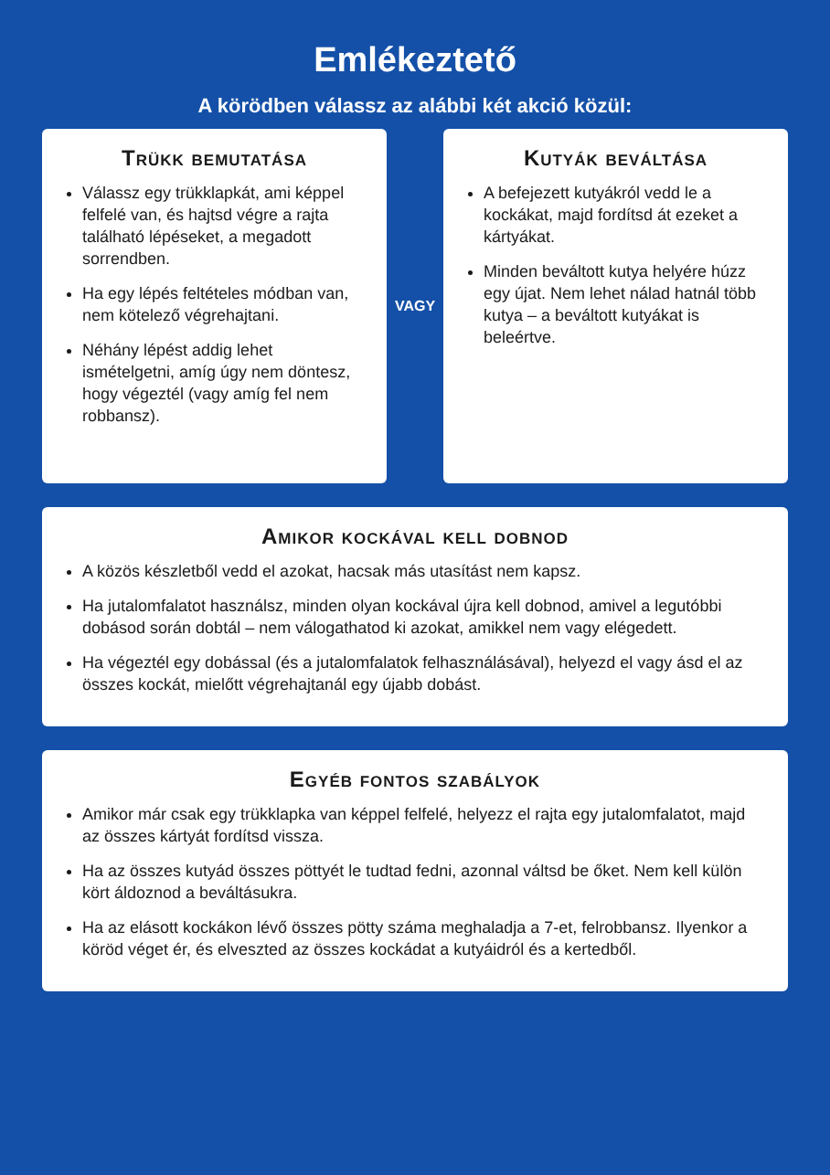Emlékeztető
A körödben válassz az alábbi két akció közül:
Trükk bemutatása
Válassz egy trükklapkát, ami képpel felfelé van, és hajtsd végre a rajta található lépéseket, a megadott sorrendben.
Ha egy lépés feltételes módban van, nem kötelező végrehajtani.
Néhány lépést addig lehet ismételgetni, amíg úgy nem döntesz, hogy végeztél (vagy amíg fel nem robbansz).
VAGY
Kutyák beváltása
A befejezett kutyákról vedd le a kockákat, majd fordítsd át ezeket a kártyákat.
Minden beváltott kutya helyére húzz egy újat. Nem lehet nálad hatnál több kutya – a beváltott kutyákat is beleértve.
Amikor kockával kell dobnod
A közös készletből vedd el azokat, hacsak más utasítást nem kapsz.
Ha jutalomfalatot használsz, minden olyan kockával újra kell dobnod, amivel a legutóbbi dobásod során dobtál – nem válogathatod ki azokat, amikkel nem vagy elégedett.
Ha végeztél egy dobással (és a jutalomfalatok felhasználásával), helyezd el vagy ásd el az összes kockát, mielőtt végrehajtanál egy újabb dobást.
Egyéb fontos szabályok
Amikor már csak egy trükklapka van képpel felfelé, helyezz el rajta egy jutalomfalatot, majd az összes kártyát fordítsd vissza.
Ha az összes kutyád összes pöttyét le tudtad fedni, azonnal váltsd be őket. Nem kell külön kört áldoznod a beváltásukra.
Ha az elásott kockákon lévő összes pötty száma meghaladja a 7-et, felrobbansz. Ilyenkor a köröd véget ér, és elveszted az összes kockádat a kutyáidról és a kertedből.